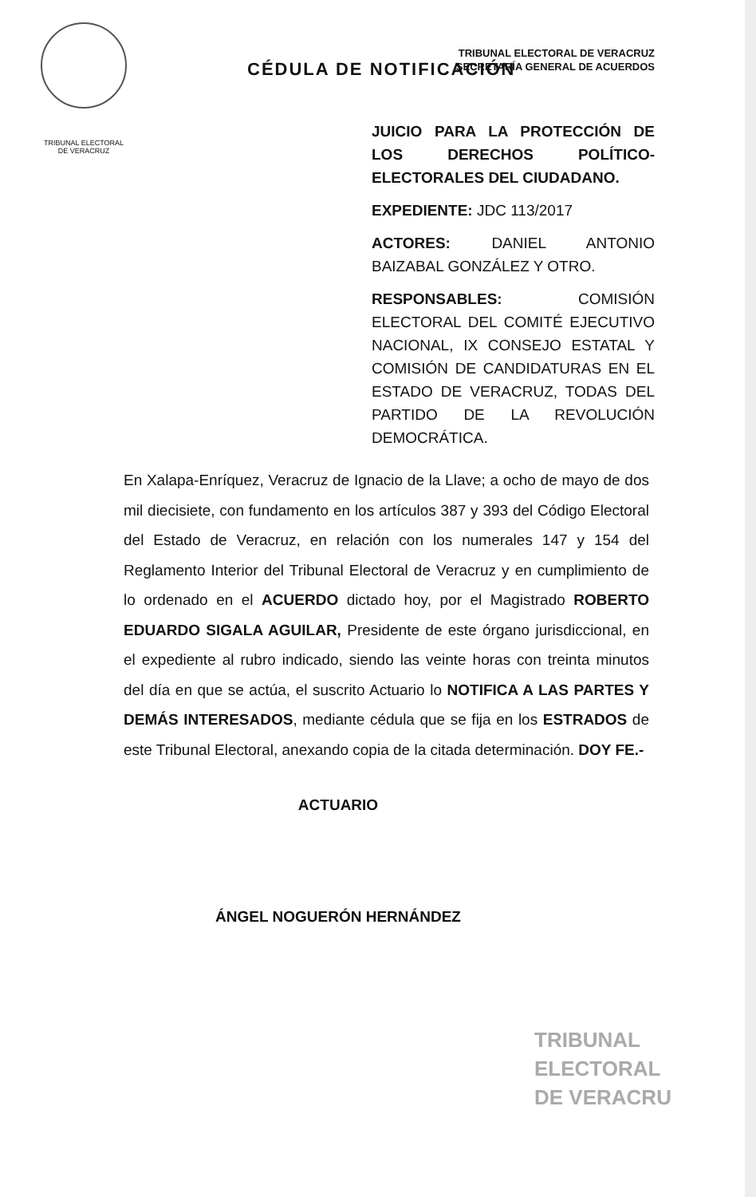TRIBUNAL ELECTORAL
DE VERACRUZ
TRIBUNAL ELECTORAL DE VERACRUZ
SECRETARÍA GENERAL DE ACUERDOS
CÉDULA DE NOTIFICACIÓN
JUICIO PARA LA PROTECCIÓN DE LOS DERECHOS POLÍTICO-ELECTORALES DEL CIUDADANO.
EXPEDIENTE: JDC 113/2017
ACTORES: DANIEL ANTONIO BAIZABAL GONZÁLEZ Y OTRO.
RESPONSABLES: COMISIÓN ELECTORAL DEL COMITÉ EJECUTIVO NACIONAL, IX CONSEJO ESTATAL Y COMISIÓN DE CANDIDATURAS EN EL ESTADO DE VERACRUZ, TODAS DEL PARTIDO DE LA REVOLUCIÓN DEMOCRÁTICA.
En Xalapa-Enríquez, Veracruz de Ignacio de la Llave; a ocho de mayo de dos mil diecisiete, con fundamento en los artículos 387 y 393 del Código Electoral del Estado de Veracruz, en relación con los numerales 147 y 154 del Reglamento Interior del Tribunal Electoral de Veracruz y en cumplimiento de lo ordenado en el ACUERDO dictado hoy, por el Magistrado ROBERTO EDUARDO SIGALA AGUILAR, Presidente de este órgano jurisdiccional, en el expediente al rubro indicado, siendo las veinte horas con treinta minutos del día en que se actúa, el suscrito Actuario lo NOTIFICA A LAS PARTES Y DEMÁS INTERESADOS, mediante cédula que se fija en los ESTRADOS de este Tribunal Electoral, anexando copia de la citada determinación. DOY FE.-
ACTUARIO
ÁNGEL NOGUERÓN HERNÁNDEZ
TRIBUNAL
ELECTORAL
DE VERACRU